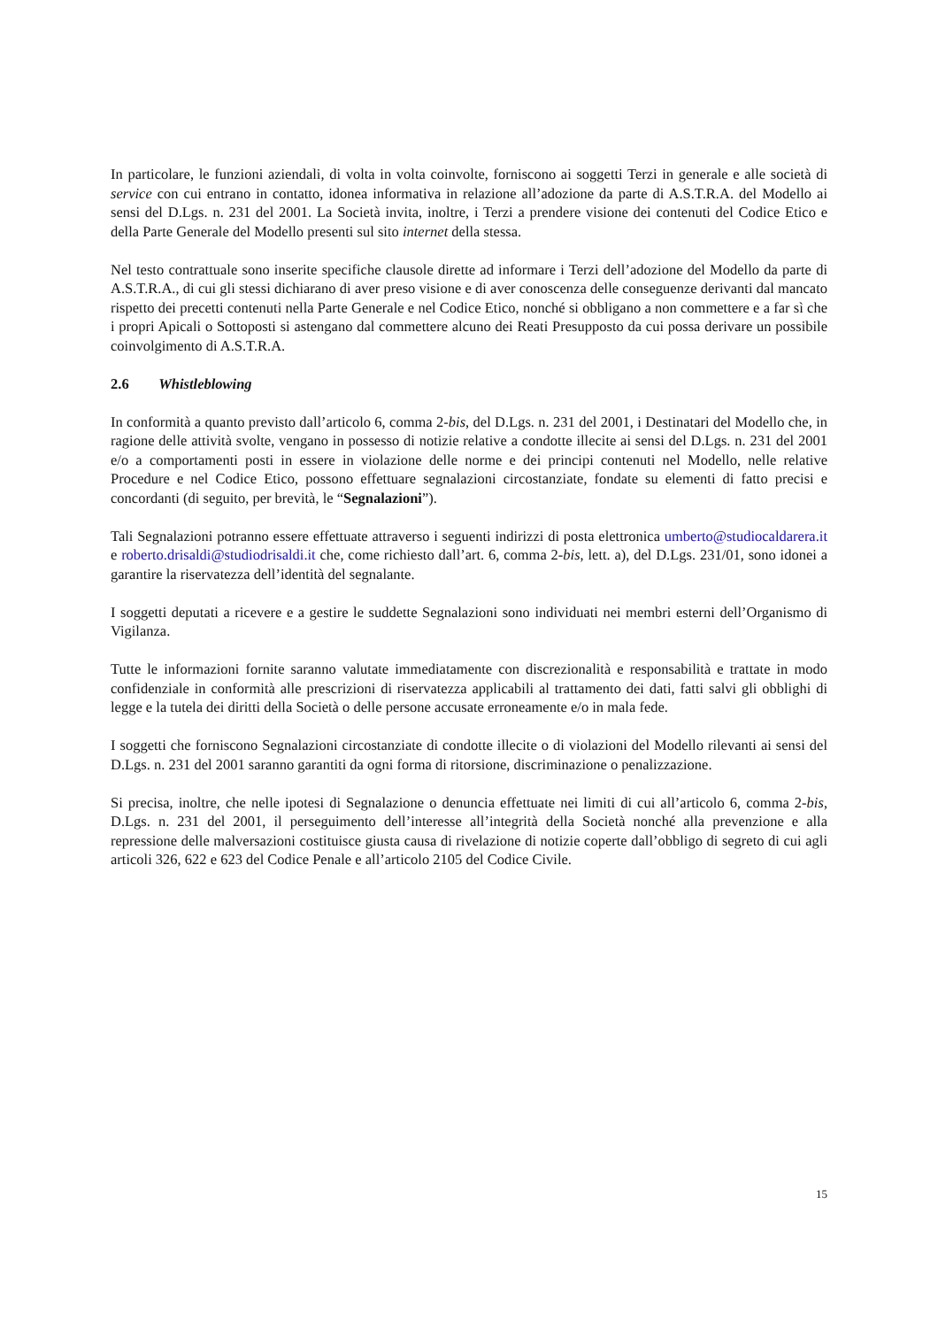In particolare, le funzioni aziendali, di volta in volta coinvolte, forniscono ai soggetti Terzi in generale e alle società di service con cui entrano in contatto, idonea informativa in relazione all’adozione da parte di A.S.T.R.A. del Modello ai sensi del D.Lgs. n. 231 del 2001. La Società invita, inoltre, i Terzi a prendere visione dei contenuti del Codice Etico e della Parte Generale del Modello presenti sul sito internet della stessa.
Nel testo contrattuale sono inserite specifiche clausole dirette ad informare i Terzi dell’adozione del Modello da parte di A.S.T.R.A., di cui gli stessi dichiarano di aver preso visione e di aver conoscenza delle conseguenze derivanti dal mancato rispetto dei precetti contenuti nella Parte Generale e nel Codice Etico, nonché si obbligano a non commettere e a far sì che i propri Apicali o Sottoposti si astengano dal commettere alcuno dei Reati Presupposto da cui possa derivare un possibile coinvolgimento di A.S.T.R.A.
2.6 Whistleblowing
In conformità a quanto previsto dall’articolo 6, comma 2-bis, del D.Lgs. n. 231 del 2001, i Destinatari del Modello che, in ragione delle attività svolte, vengano in possesso di notizie relative a condotte illecite ai sensi del D.Lgs. n. 231 del 2001 e/o a comportamenti posti in essere in violazione delle norme e dei principi contenuti nel Modello, nelle relative Procedure e nel Codice Etico, possono effettuare segnalazioni circostanziate, fondate su elementi di fatto precisi e concordanti (di seguito, per brevità, le “Segnalazioni”).
Tali Segnalazioni potranno essere effettuate attraverso i seguenti indirizzi di posta elettronica umberto@studiocaldarera.it e roberto.drisaldi@studiodrisaldi.it che, come richiesto dall’art. 6, comma 2-bis, lett. a), del D.Lgs. 231/01, sono idonei a garantire la riservatezza dell’identità del segnalante.
I soggetti deputati a ricevere e a gestire le suddette Segnalazioni sono individuati nei membri esterni dell’Organismo di Vigilanza.
Tutte le informazioni fornite saranno valutate immediatamente con discrezionalità e responsabilità e trattate in modo confidenziale in conformità alle prescrizioni di riservatezza applicabili al trattamento dei dati, fatti salvi gli obblighi di legge e la tutela dei diritti della Società o delle persone accusate erroneamente e/o in mala fede.
I soggetti che forniscono Segnalazioni circostanziate di condotte illecite o di violazioni del Modello rilevanti ai sensi del D.Lgs. n. 231 del 2001 saranno garantiti da ogni forma di ritorsione, discriminazione o penalizzazione.
Si precisa, inoltre, che nelle ipotesi di Segnalazione o denuncia effettuate nei limiti di cui all’articolo 6, comma 2-bis, D.Lgs. n. 231 del 2001, il perseguimento dell’interesse all’integrità della Società nonché alla prevenzione e alla repressione delle malversazioni costituisce giusta causa di rivelazione di notizie coperte dall’obbligo di segreto di cui agli articoli 326, 622 e 623 del Codice Penale e all’articolo 2105 del Codice Civile.
15